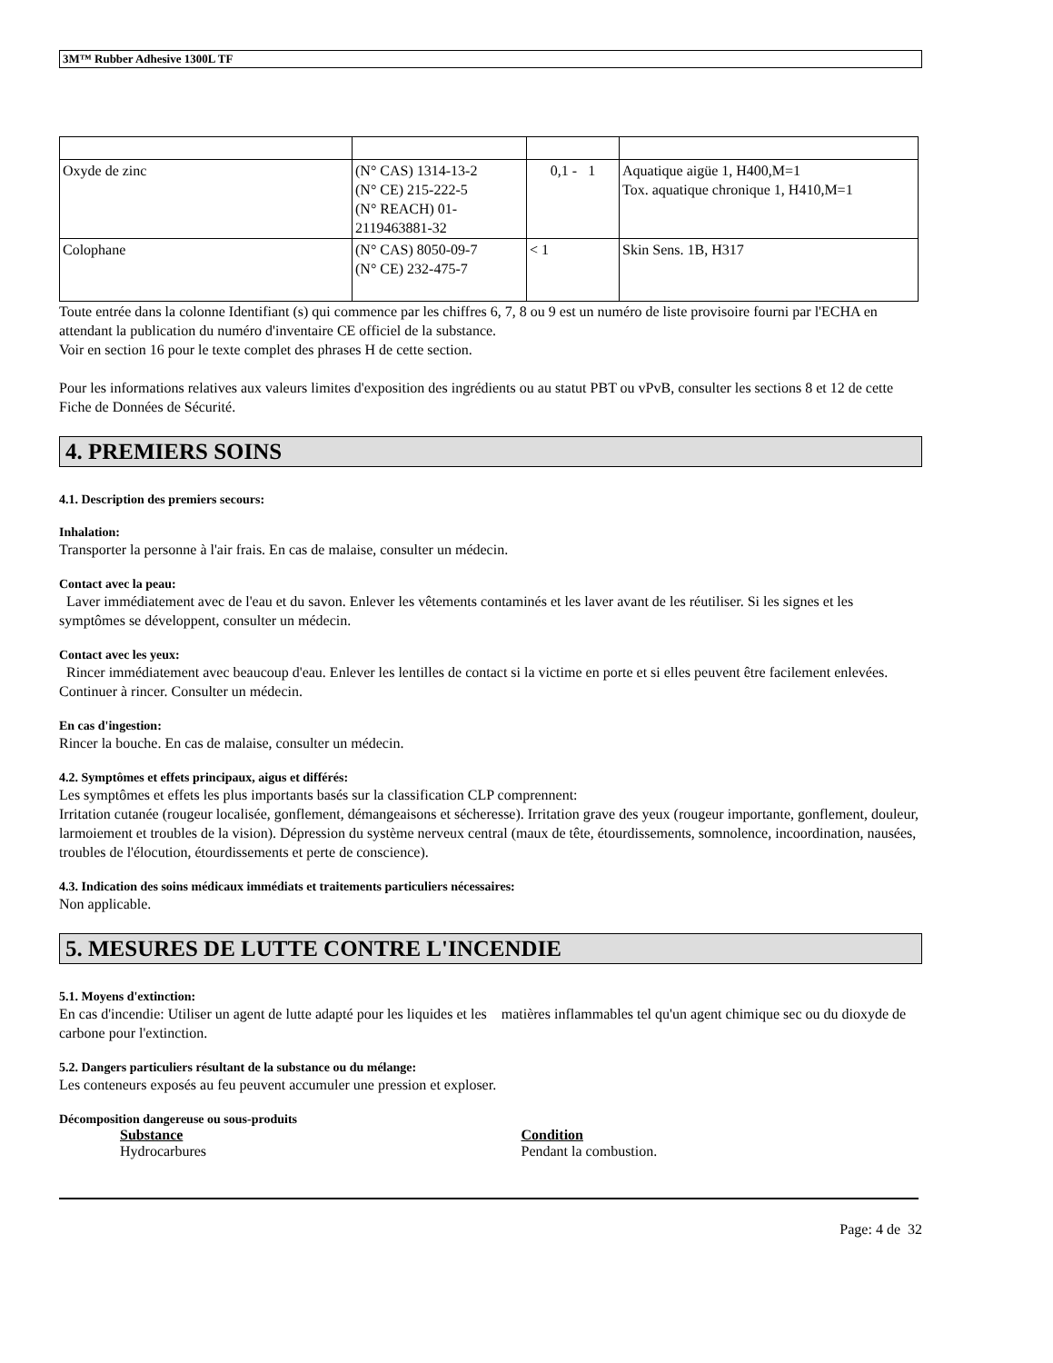3M™ Rubber Adhesive 1300L TF
| Oxyde de zinc | (N° CAS) 1314-13-2 (N° CE) 215-222-5 (N° REACH) 01- 2119463881-32 | 0,1 - 1 | Aquatique aigüe 1, H400,M=1 Tox. aquatique chronique 1, H410,M=1 |
| Colophane | (N° CAS) 8050-09-7 (N° CE) 232-475-7 | < 1 | Skin Sens. 1B, H317 |
Toute entrée dans la colonne Identifiant (s) qui commence par les chiffres 6, 7, 8 ou 9 est un numéro de liste provisoire fourni par l'ECHA en attendant la publication du numéro d'inventaire CE officiel de la substance.
Voir en section 16 pour le texte complet des phrases H de cette section.
Pour les informations relatives aux valeurs limites d'exposition des ingrédients ou au statut PBT ou vPvB, consulter les sections 8 et 12 de cette Fiche de Données de Sécurité.
4. PREMIERS SOINS
4.1. Description des premiers secours:
Inhalation:
Transporter la personne à l'air frais. En cas de malaise, consulter un médecin.
Contact avec la peau:
Laver immédiatement avec de l'eau et du savon. Enlever les vêtements contaminés et les laver avant de les réutiliser. Si les signes et les symptômes se développent, consulter un médecin.
Contact avec les yeux:
Rincer immédiatement avec beaucoup d'eau. Enlever les lentilles de contact si la victime en porte et si elles peuvent être facilement enlevées. Continuer à rincer. Consulter un médecin.
En cas d'ingestion:
Rincer la bouche. En cas de malaise, consulter un médecin.
4.2. Symptômes et effets principaux, aigus et différés:
Les symptômes et effets les plus importants basés sur la classification CLP comprennent:
Irritation cutanée (rougeur localisée, gonflement, démangeaisons et sécheresse). Irritation grave des yeux (rougeur importante, gonflement, douleur, larmoiement et troubles de la vision). Dépression du système nerveux central (maux de tête, étourdissements, somnolence, incoordination, nausées, troubles de l'élocution, étourdissements et perte de conscience).
4.3. Indication des soins médicaux immédiats et traitements particuliers nécessaires:
Non applicable.
5. MESURES DE LUTTE CONTRE L'INCENDIE
5.1. Moyens d'extinction:
En cas d'incendie: Utiliser un agent de lutte adapté pour les liquides et les matières inflammables tel qu'un agent chimique sec ou du dioxyde de carbone pour l'extinction.
5.2. Dangers particuliers résultant de la substance ou du mélange:
Les conteneurs exposés au feu peuvent accumuler une pression et exploser.
Décomposition dangereuse ou sous-produits
Substance Condition
Hydrocarbures Pendant la combustion.
Page: 4 de 32